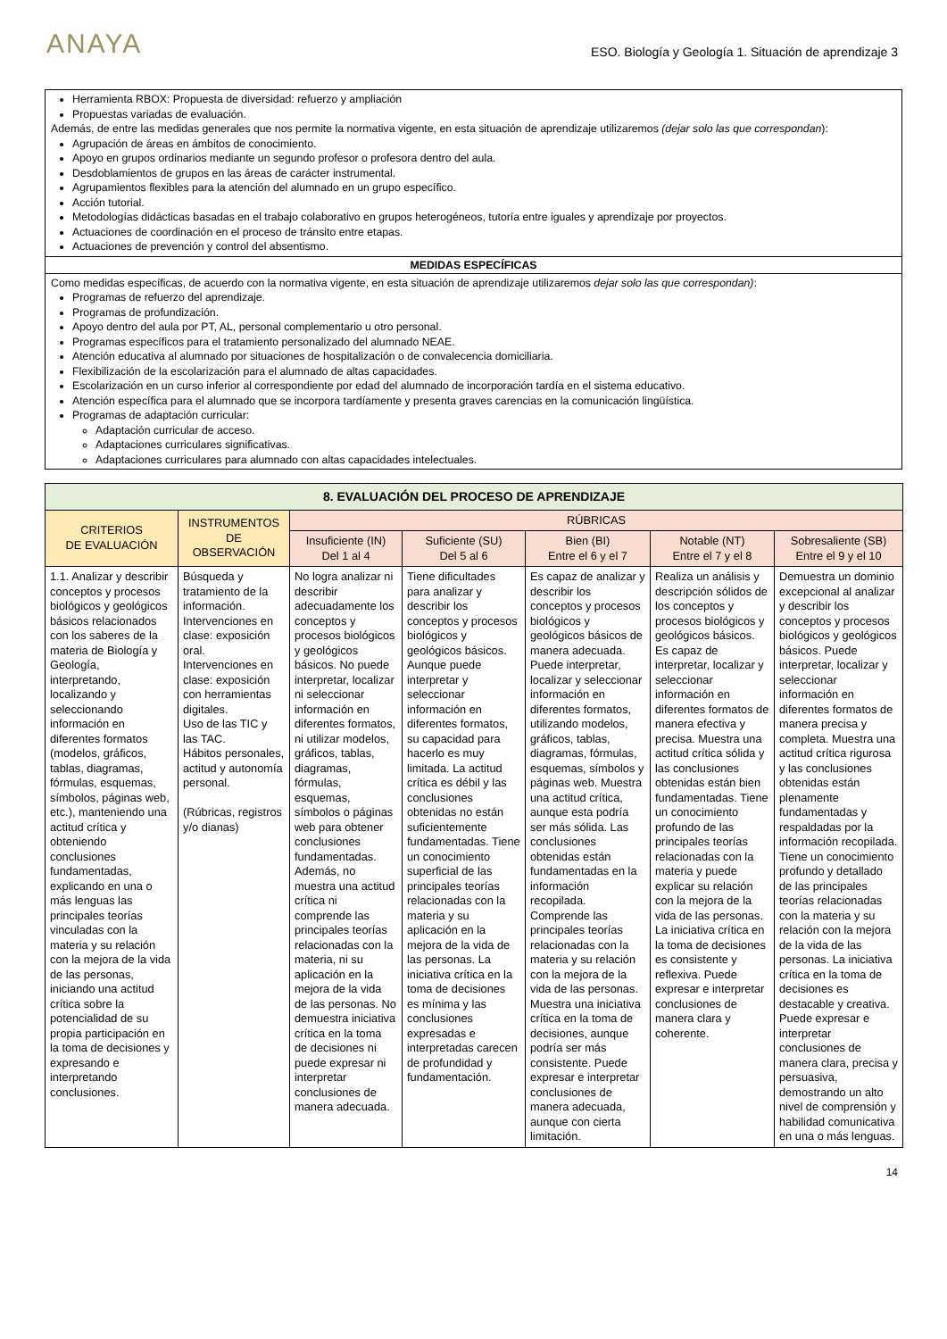ANAYA
ESO. Biología y Geología 1. Situación de aprendizaje 3
Herramienta RBOX: Propuesta de diversidad: refuerzo y ampliación
Propuestas variadas de evaluación.
Además, de entre las medidas generales que nos permite la normativa vigente, en esta situación de aprendizaje utilizaremos (dejar solo las que correspondan):
Agrupación de áreas en ámbitos de conocimiento.
Apoyo en grupos ordinarios mediante un segundo profesor o profesora dentro del aula.
Desdoblamientos de grupos en las áreas de carácter instrumental.
Agrupamientos flexibles para la atención del alumnado en un grupo específico.
Acción tutorial.
Metodologías didácticas basadas en el trabajo colaborativo en grupos heterogéneos, tutoría entre iguales y aprendizaje por proyectos.
Actuaciones de coordinación en el proceso de tránsito entre etapas.
Actuaciones de prevención y control del absentismo.
MEDIDAS ESPECÍFICAS
Como medidas específicas, de acuerdo con la normativa vigente, en esta situación de aprendizaje utilizaremos dejar solo las que correspondan):
Programas de refuerzo del aprendizaje.
Programas de profundización.
Apoyo dentro del aula por PT, AL, personal complementario u otro personal.
Programas específicos para el tratamiento personalizado del alumnado NEAE.
Atención educativa al alumnado por situaciones de hospitalización o de convalecencia domiciliaria.
Flexibilización de la escolarización para el alumnado de altas capacidades.
Escolarización en un curso inferior al correspondiente por edad del alumnado de incorporación tardía en el sistema educativo.
Atención específica para el alumnado que se incorpora tardíamente y presenta graves carencias en la comunicación lingüística.
Programas de adaptación curricular:
Adaptación curricular de acceso.
Adaptaciones curriculares significativas.
Adaptaciones curriculares para alumnado con altas capacidades intelectuales.
| 8. EVALUACIÓN DEL PROCESO DE APRENDIZAJE | | | | | | |
| --- | --- | --- | --- | --- | --- | --- |
| CRITERIOS DE EVALUACIÓN | INSTRUMENTOS DE OBSERVACIÓN | RÚBRICAS | | | | |
| | | Insuficiente (IN) Del 1 al 4 | Suficiente (SU) Del 5 al 6 | Bien (BI) Entre el 6 y el 7 | Notable (NT) Entre el 7 y el 8 | Sobresaliente (SB) Entre el 9 y el 10 |
| 1.1. Analizar y describir conceptos y procesos biológicos y geológicos básicos relacionados con los saberes de la materia de Biología y Geología, interpretando, localizando y seleccionando información en diferentes formatos (modelos, gráficos, tablas, diagramas, fórmulas, esquemas, símbolos, páginas web, etc.), manteniendo una actitud crítica y obteniendo conclusiones fundamentadas, explicando en una o más lenguas las principales teorías vinculadas con la materia y su relación con la mejora de la vida de las personas, iniciando una actitud crítica sobre la potencialidad de su propia participación en la toma de decisiones y expresando e interpretando conclusiones. | Búsqueda y tratamiento de la información. Intervenciones en clase: exposición oral. Intervenciones en clase: exposición con herramientas digitales. Uso de las TIC y las TAC. Hábitos personales, actitud y autonomía personal. (Rúbricas, registros y/o dianas) | No logra analizar ni describir adecuadamente los conceptos y procesos biológicos y geológicos básicos. No puede interpretar, localizar ni seleccionar información en diferentes formatos, ni utilizar modelos, gráficos, tablas, diagramas, fórmulas, esquemas, símbolos o páginas web para obtener conclusiones fundamentadas. Además, no muestra una actitud crítica ni comprende las principales teorías relacionadas con la materia, ni su aplicación en la mejora de la vida de las personas. No demuestra iniciativa crítica en la toma de decisiones ni puede expresar ni interpretar conclusiones de manera adecuada. | Tiene dificultades para analizar y describir los conceptos y procesos biológicos y geológicos básicos. Aunque puede interpretar y seleccionar información en diferentes formatos, su capacidad para hacerlo es muy limitada. La actitud crítica es débil y las conclusiones obtenidas no están suficientemente fundamentadas. Tiene un conocimiento superficial de las principales teorías relacionadas con la materia y su aplicación en la mejora de la vida de las personas. La iniciativa crítica en la toma de decisiones es mínima y las conclusiones expresadas e interpretadas carecen de profundidad y fundamentación. | Es capaz de analizar y describir los conceptos y procesos biológicos y geológicos básicos de manera adecuada. Puede interpretar, localizar y seleccionar información en diferentes formatos, utilizando modelos, gráficos, tablas, diagramas, fórmulas, esquemas, símbolos y páginas web. Muestra una actitud crítica, aunque esta podría ser más sólida. Las conclusiones obtenidas están fundamentadas en la información recopilada. Comprende las principales teorías relacionadas con la materia y su relación con la mejora de la vida de las personas. Muestra una iniciativa crítica en la toma de decisiones, aunque podría ser más consistente. Puede expresar e interpretar conclusiones de manera adecuada, aunque con cierta limitación. | Realiza un análisis y descripción sólidos de los conceptos y procesos biológicos y geológicos básicos. Es capaz de interpretar, localizar y seleccionar información en diferentes formatos de manera efectiva y precisa. Muestra una actitud crítica sólida y las conclusiones obtenidas están bien fundamentadas. Tiene un conocimiento profundo de las principales teorías relacionadas con la materia y puede explicar su relación con la mejora de la vida de las personas. La iniciativa crítica en la toma de decisiones es consistente y reflexiva. Puede expresar e interpretar conclusiones de manera clara y coherente. | Demuestra un dominio excepcional al analizar y describir los conceptos y procesos biológicos y geológicos básicos. Puede interpretar, localizar y seleccionar información en diferentes formatos de manera precisa y completa. Muestra una actitud crítica rigurosa y las conclusiones obtenidas están plenamente fundamentadas y respaldadas por la información recopilada. Tiene un conocimiento profundo y detallado de las principales teorías relacionadas con la materia y su relación con la mejora de la vida de las personas. La iniciativa crítica en la toma de decisiones es destacable y creativa. Puede expresar e interpretar conclusiones de manera clara, precisa y persuasiva, demostrando un alto nivel de comprensión y habilidad comunicativa en una o más lenguas. |
14